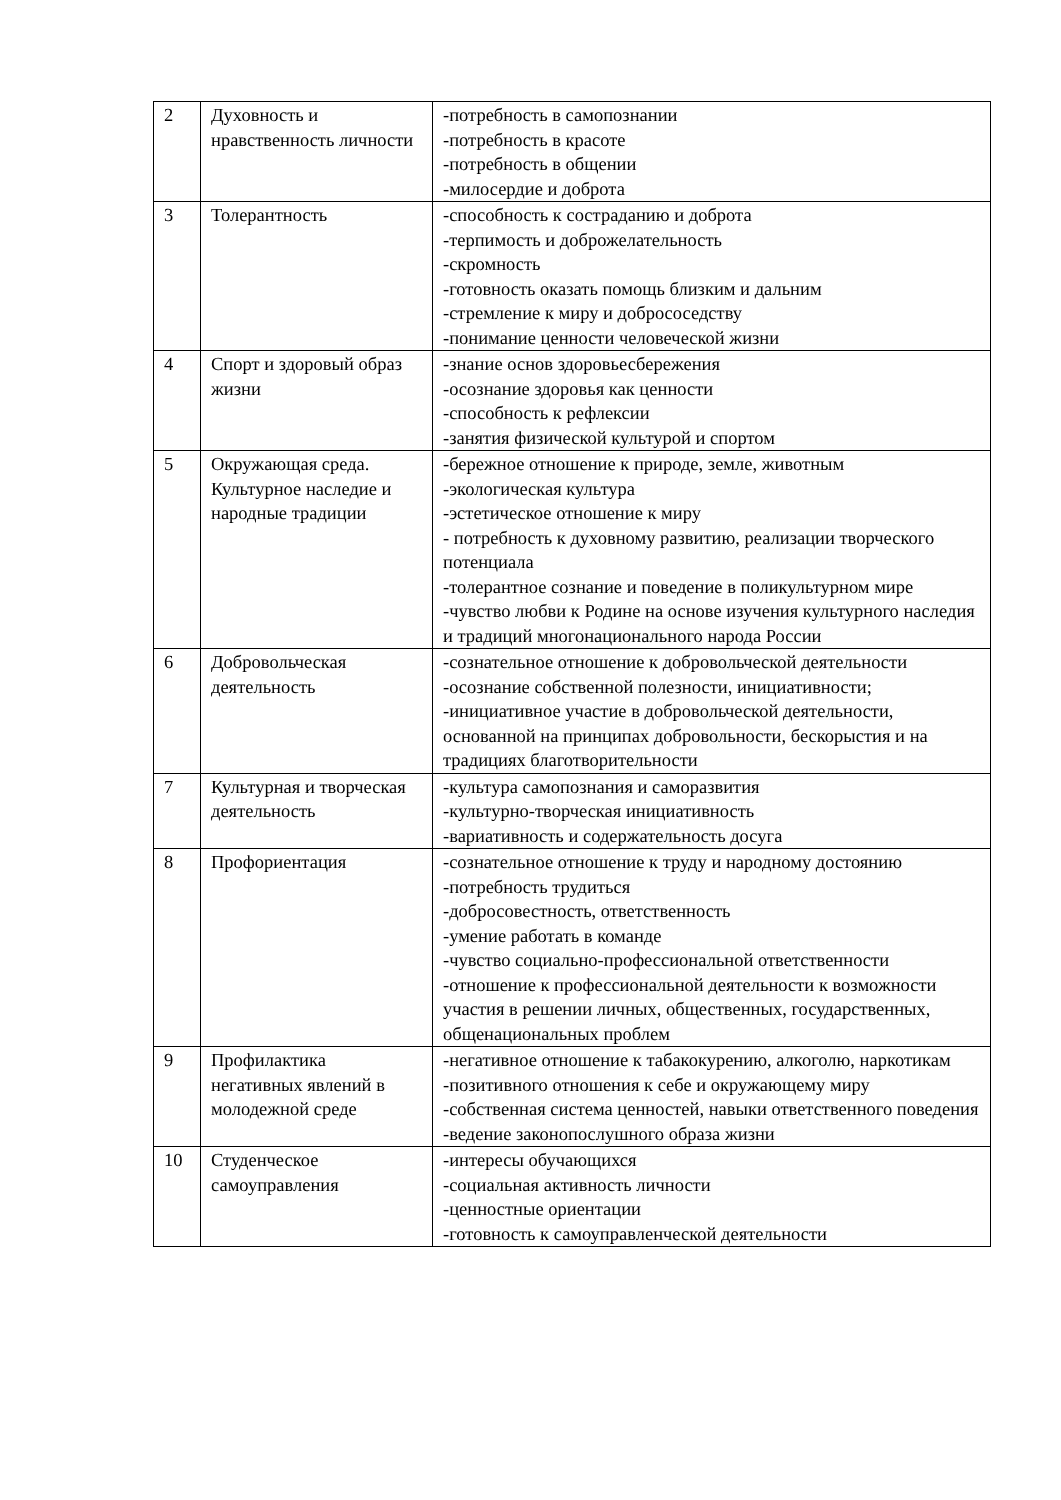| 2 | Духовность и нравственность личности | -потребность в самопознании -потребность в красоте -потребность в общении -милосердие и доброта |
| 3 | Толерантность | -способность к состраданию и доброта -терпимость и доброжелательность -скромность -готовность оказать помощь близким и дальним -стремление к миру и добрососедству -понимание ценности человеческой жизни |
| 4 | Спорт и здоровый образ жизни | -знание основ здоровьесбережения -осознание здоровья как ценности -способность к рефлексии -занятия физической культурой и спортом |
| 5 | Окружающая среда. Культурное наследие и народные традиции | -бережное отношение к природе, земле, животным -экологическая культура -эстетическое отношение к миру - потребность к духовному развитию, реализации творческого потенциала -толерантное сознание и поведение в поликультурном мире -чувство любви к Родине на основе изучения культурного наследия и традиций многонационального народа России |
| 6 | Добровольческая деятельность | -сознательное отношение к добровольческой деятельности -осознание собственной полезности, инициативности; -инициативное участие в добровольческой деятельности, основанной на принципах добровольности, бескорыстия и на традициях благотворительности |
| 7 | Культурная и творческая деятельность | -культура самопознания и саморазвития -культурно-творческая инициативность -вариативность и содержательность досуга |
| 8 | Профориентация | -сознательное отношение к труду и народному достоянию -потребность трудиться -добросовестность, ответственность -умение работать в команде -чувство социально-профессиональной ответственности -отношение к профессиональной деятельности к возможности участия в решении личных, общественных, государственных, общенациональных проблем |
| 9 | Профилактика негативных явлений в молодежной среде | -негативное отношение к табакокурению, алкоголю, наркотикам -позитивного отношения к себе и окружающему миру -собственная система ценностей, навыки ответственного поведения -ведение законопослушного образа жизни |
| 10 | Студенческое самоуправления | -интересы обучающихся -социальная активность личности -ценностные ориентации -готовность к самоуправленческой деятельности |